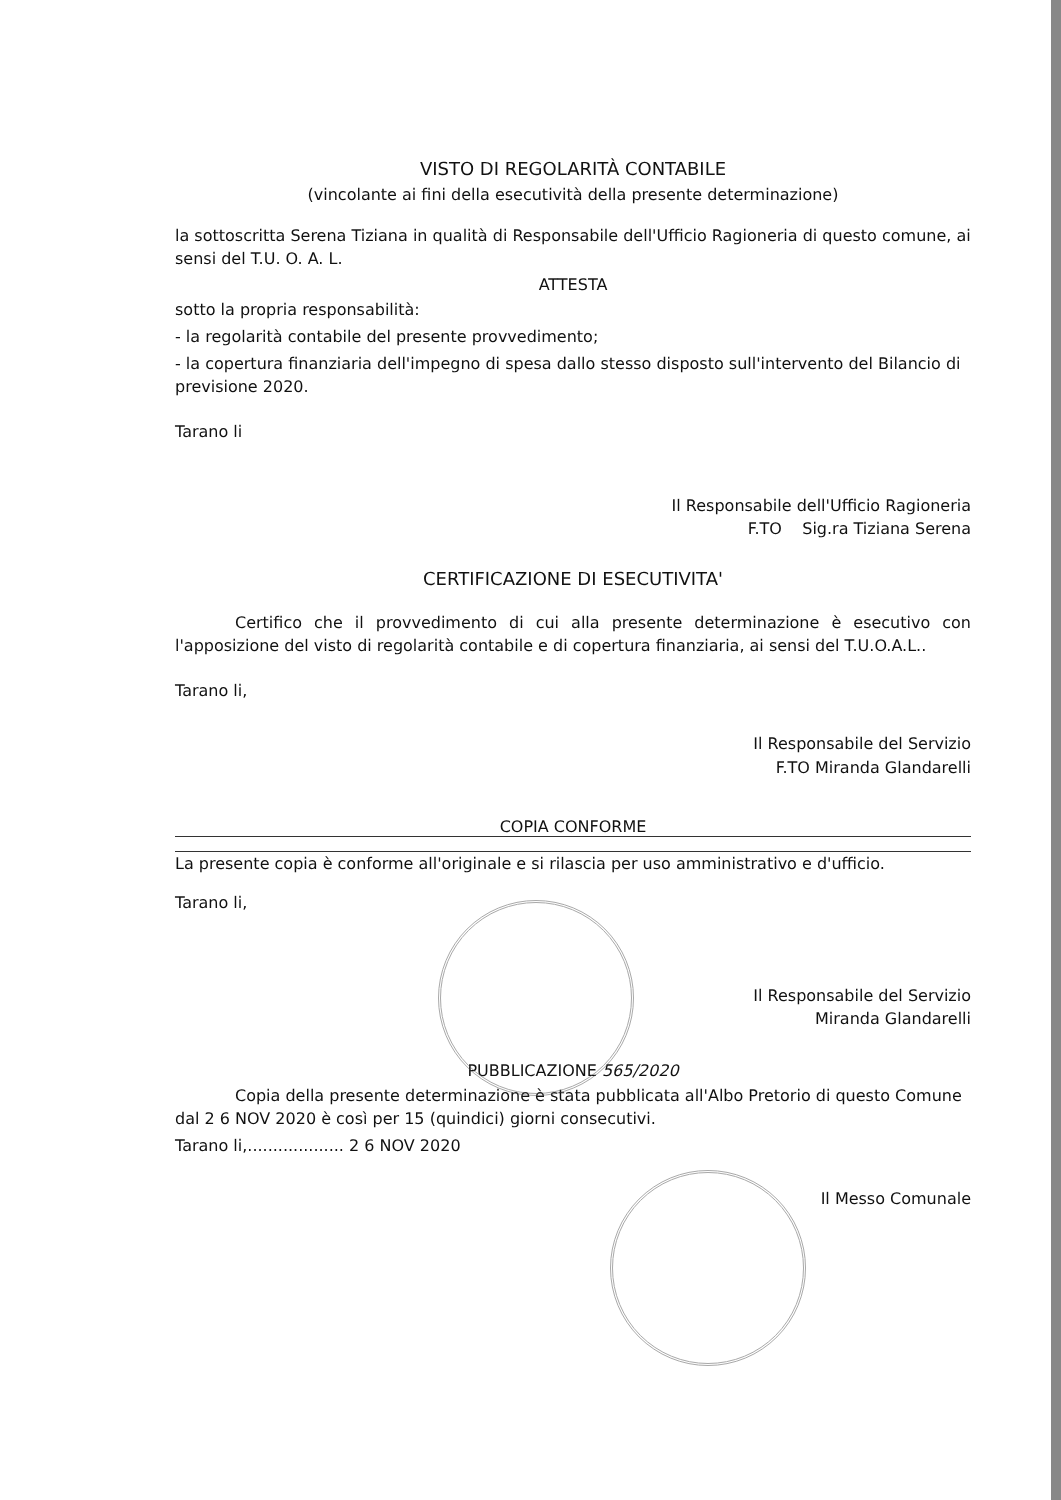VISTO DI REGOLARITÀ CONTABILE
(vincolante ai fini della esecutività della presente determinazione)
la sottoscritta Serena Tiziana in qualità di Responsabile dell'Ufficio Ragioneria di questo comune, ai sensi del T.U. O. A. L.
ATTESTA
sotto la propria responsabilità:
- la regolarità contabile del presente provvedimento;
- la copertura finanziaria dell'impegno di spesa dallo stesso disposto sull'intervento del Bilancio di previsione 2020.
Tarano li
Il Responsabile dell'Ufficio Ragioneria
F.TO Sig.ra Tiziana Serena
CERTIFICAZIONE DI ESECUTIVITA'
Certifico che il provvedimento di cui alla presente determinazione è esecutivo con l'apposizione del visto di regolarità contabile e di copertura finanziaria, ai sensi del T.U.O.A.L..
Tarano li,
Il Responsabile del Servizio
F.TO Miranda Glandarelli
COPIA CONFORME
La presente copia è conforme all'originale e si rilascia per uso amministrativo e d'ufficio.
Tarano li,
Il Responsabile del Servizio
Miranda Glandarelli
PUBBLICAZIONE 565/2020
Copia della presente determinazione è stata pubblicata all'Albo Pretorio di questo Comune dal 2 6 NOV 2020 è così per 15 (quindici) giorni consecutivi.
Tarano li,................... 2 6 NOV 2020
Il Messo Comunale